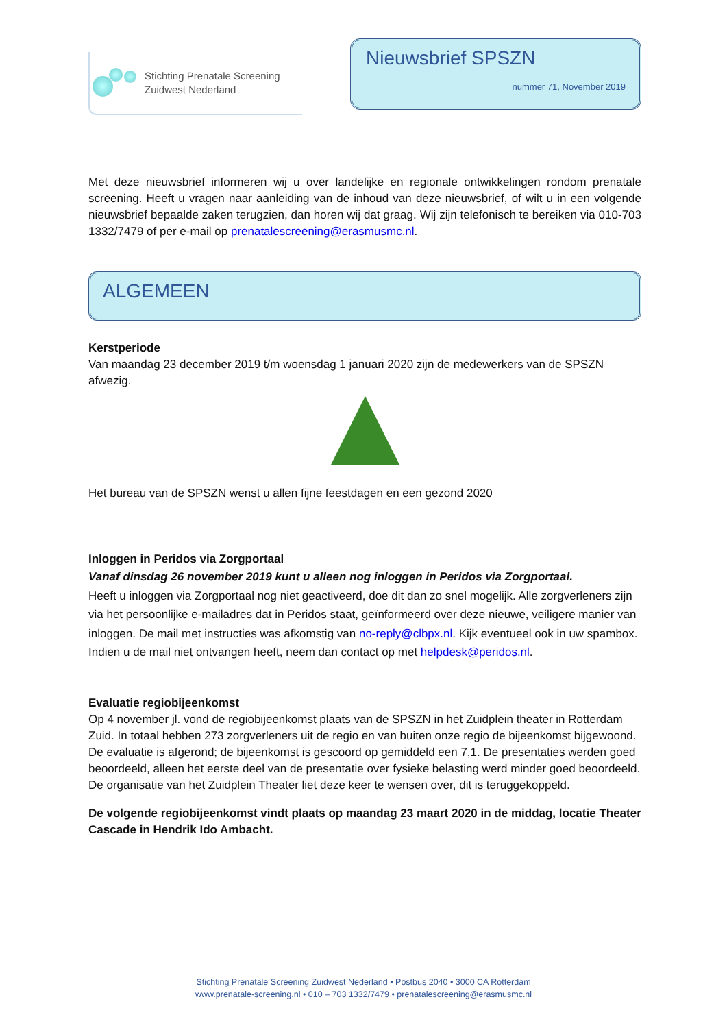Stichting Prenatale Screening
Zuidwest Nederland
Nieuwsbrief SPSZN
nummer 71, November 2019
Met deze nieuwsbrief informeren wij u over landelijke en regionale ontwikkelingen rondom prenatale screening. Heeft u vragen naar aanleiding van de inhoud van deze nieuwsbrief, of wilt u in een volgende nieuwsbrief bepaalde zaken terugzien, dan horen wij dat graag. Wij zijn telefonisch te bereiken via 010-703 1332/7479 of per e-mail op prenatalescreening@erasmusmc.nl.
ALGEMEEN
Kerstperiode
Van maandag 23 december 2019 t/m woensdag 1 januari 2020 zijn de medewerkers van de SPSZN afwezig.
Het bureau van de SPSZN wenst u allen fijne feestdagen en een gezond 2020
Inloggen in Peridos via Zorgportaal
Vanaf dinsdag 26 november 2019 kunt u alleen nog inloggen in Peridos via Zorgportaal.
Heeft u inloggen via Zorgportaal nog niet geactiveerd, doe dit dan zo snel mogelijk. Alle zorgverleners zijn via het persoonlijke e-mailadres dat in Peridos staat, geïnformeerd over deze nieuwe, veiligere manier van inloggen. De mail met instructies was afkomstig van no-reply@clbpx.nl. Kijk eventueel ook in uw spambox. Indien u de mail niet ontvangen heeft, neem dan contact op met helpdesk@peridos.nl.
Evaluatie regiobijeenkomst
Op 4 november jl. vond de regiobijeenkomst plaats van de SPSZN in het Zuidplein theater in Rotterdam Zuid. In totaal hebben 273 zorgverleners uit de regio en van buiten onze regio de bijeenkomst bijgewoond. De evaluatie is afgerond; de bijeenkomst is gescoord op gemiddeld een 7,1. De presentaties werden goed beoordeeld, alleen het eerste deel van de presentatie over fysieke belasting werd minder goed beoordeeld. De organisatie van het Zuidplein Theater liet deze keer te wensen over, dit is teruggekoppeld.
De volgende regiobijeenkomst vindt plaats op maandag 23 maart 2020 in de middag, locatie Theater Cascade in Hendrik Ido Ambacht.
Stichting Prenatale Screening Zuidwest Nederland • Postbus 2040 • 3000 CA Rotterdam
www.prenatale-screening.nl • 010 – 703 1332/7479 • prenatalescreening@erasmusmc.nl